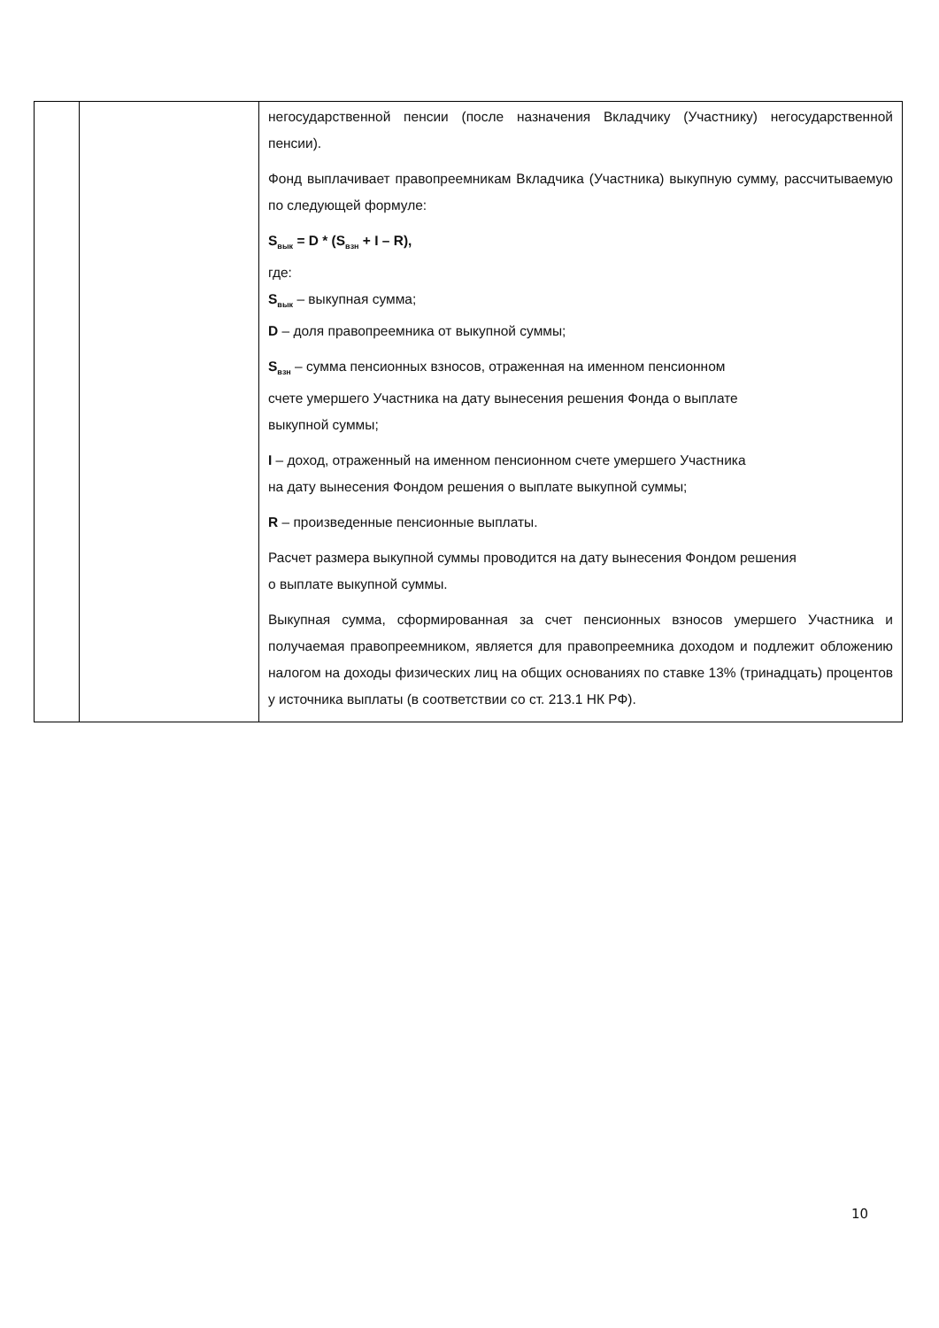| | | негосударственной пенсии (после назначения Вкладчику (Участнику) негосударственной пенсии). Фонд выплачивает правопреемникам Вкладчика (Участника) выкупную сумму, рассчитываемую по следующей формуле: S<sub>вык</sub> = D * (S<sub>взн</sub> + I – R), где: S<sub>вык</sub> – выкупная сумма; D – доля правопреемника от выкупной суммы; S<sub>взн</sub> – сумма пенсионных взносов, отраженная на именном пенсионном счете умершего Участника на дату вынесения решения Фонда о выплате выкупной суммы; I – доход, отраженный на именном пенсионном счете умершего Участника на дату вынесения Фондом решения о выплате выкупной суммы; R – произведенные пенсионные выплаты. Расчет размера выкупной суммы проводится на дату вынесения Фондом решения о выплате выкупной суммы. Выкупная сумма, сформированная за счет пенсионных взносов умершего Участника и получаемая правопреемником, является для правопреемника доходом и подлежит обложению налогом на доходы физических лиц на общих основаниях по ставке 13% (тринадцать) процентов у источника выплаты (в соответствии со ст. 213.1 НК РФ). |
10